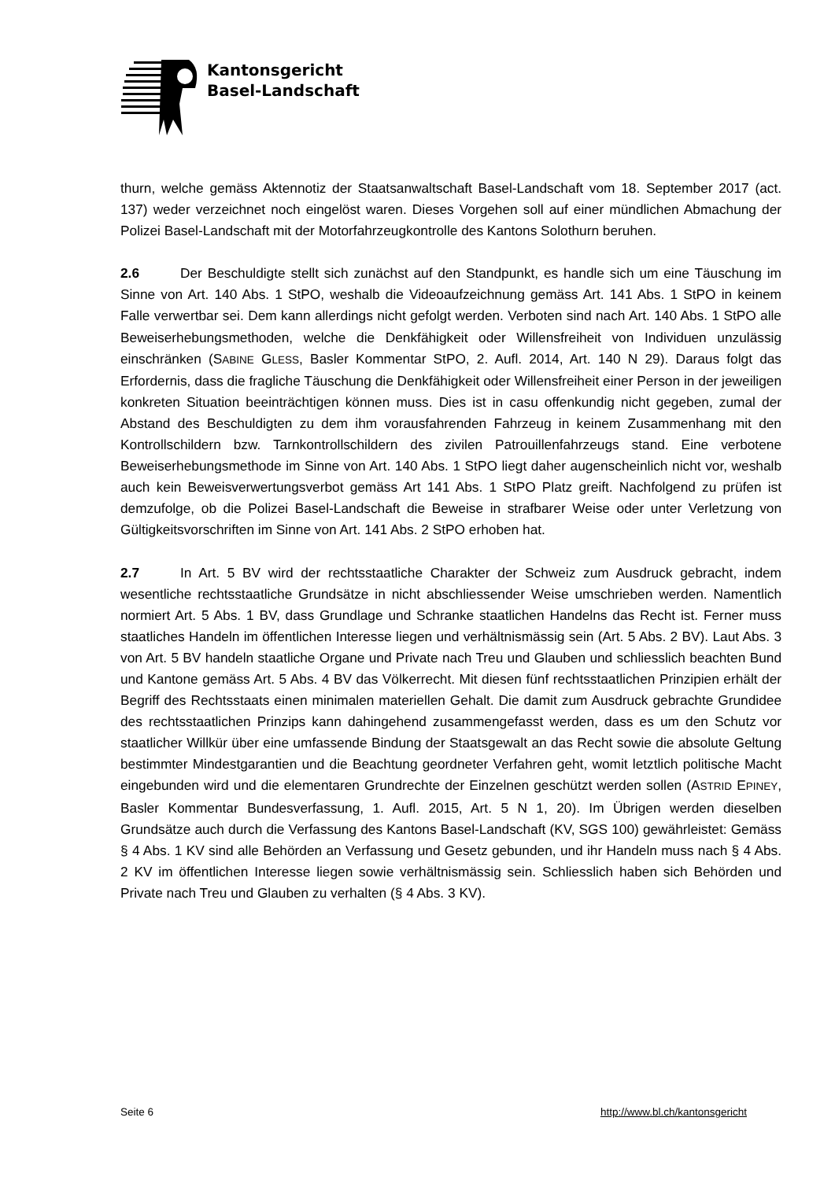Kantonsgericht
Basel-Landschaft
thurn, welche gemäss Aktennotiz der Staatsanwaltschaft Basel-Landschaft vom 18. September 2017 (act. 137) weder verzeichnet noch eingelöst waren. Dieses Vorgehen soll auf einer mündlichen Abmachung der Polizei Basel-Landschaft mit der Motorfahrzeugkontrolle des Kantons Solothurn beruhen.
2.6 Der Beschuldigte stellt sich zunächst auf den Standpunkt, es handle sich um eine Täuschung im Sinne von Art. 140 Abs. 1 StPO, weshalb die Videoaufzeichnung gemäss Art. 141 Abs. 1 StPO in keinem Falle verwertbar sei. Dem kann allerdings nicht gefolgt werden. Verboten sind nach Art. 140 Abs. 1 StPO alle Beweiserhebungsmethoden, welche die Denkfähigkeit oder Willensfreiheit von Individuen unzulässig einschränken (SABINE GLESS, Basler Kommentar StPO, 2. Aufl. 2014, Art. 140 N 29). Daraus folgt das Erfordernis, dass die fragliche Täuschung die Denkfähigkeit oder Willensfreiheit einer Person in der jeweiligen konkreten Situation beeinträchtigen können muss. Dies ist in casu offenkundig nicht gegeben, zumal der Abstand des Beschuldigten zu dem ihm vorausfahrenden Fahrzeug in keinem Zusammenhang mit den Kontrollschildern bzw. Tarnkontrollschildern des zivilen Patrouillenfahrzeugs stand. Eine verbotene Beweiserhebungsmethode im Sinne von Art. 140 Abs. 1 StPO liegt daher augenscheinlich nicht vor, weshalb auch kein Beweisverwertungsverbot gemäss Art 141 Abs. 1 StPO Platz greift. Nachfolgend zu prüfen ist demzufolge, ob die Polizei Basel-Landschaft die Beweise in strafbarer Weise oder unter Verletzung von Gültigkeitsvorschriften im Sinne von Art. 141 Abs. 2 StPO erhoben hat.
2.7 In Art. 5 BV wird der rechtsstaatliche Charakter der Schweiz zum Ausdruck gebracht, indem wesentliche rechtsstaatliche Grundsätze in nicht abschliessender Weise umschrieben werden. Namentlich normiert Art. 5 Abs. 1 BV, dass Grundlage und Schranke staatlichen Handelns das Recht ist. Ferner muss staatliches Handeln im öffentlichen Interesse liegen und verhältnismässig sein (Art. 5 Abs. 2 BV). Laut Abs. 3 von Art. 5 BV handeln staatliche Organe und Private nach Treu und Glauben und schliesslich beachten Bund und Kantone gemäss Art. 5 Abs. 4 BV das Völkerrecht. Mit diesen fünf rechtsstaatlichen Prinzipien erhält der Begriff des Rechtsstaats einen minimalen materiellen Gehalt. Die damit zum Ausdruck gebrachte Grundidee des rechtsstaatlichen Prinzips kann dahingehend zusammengefasst werden, dass es um den Schutz vor staatlicher Willkür über eine umfassende Bindung der Staatsgewalt an das Recht sowie die absolute Geltung bestimmter Mindestgarantien und die Beachtung geordneter Verfahren geht, womit letztlich politische Macht eingebunden wird und die elementaren Grundrechte der Einzelnen geschützt werden sollen (ASTRID EPINEY, Basler Kommentar Bundesverfassung, 1. Aufl. 2015, Art. 5 N 1, 20). Im Übrigen werden dieselben Grundsätze auch durch die Verfassung des Kantons Basel-Landschaft (KV, SGS 100) gewährleistet: Gemäss § 4 Abs. 1 KV sind alle Behörden an Verfassung und Gesetz gebunden, und ihr Handeln muss nach § 4 Abs. 2 KV im öffentlichen Interesse liegen sowie verhältnismässig sein. Schliesslich haben sich Behörden und Private nach Treu und Glauben zu verhalten (§ 4 Abs. 3 KV).
Seite 6 http://www.bl.ch/kantonsgericht